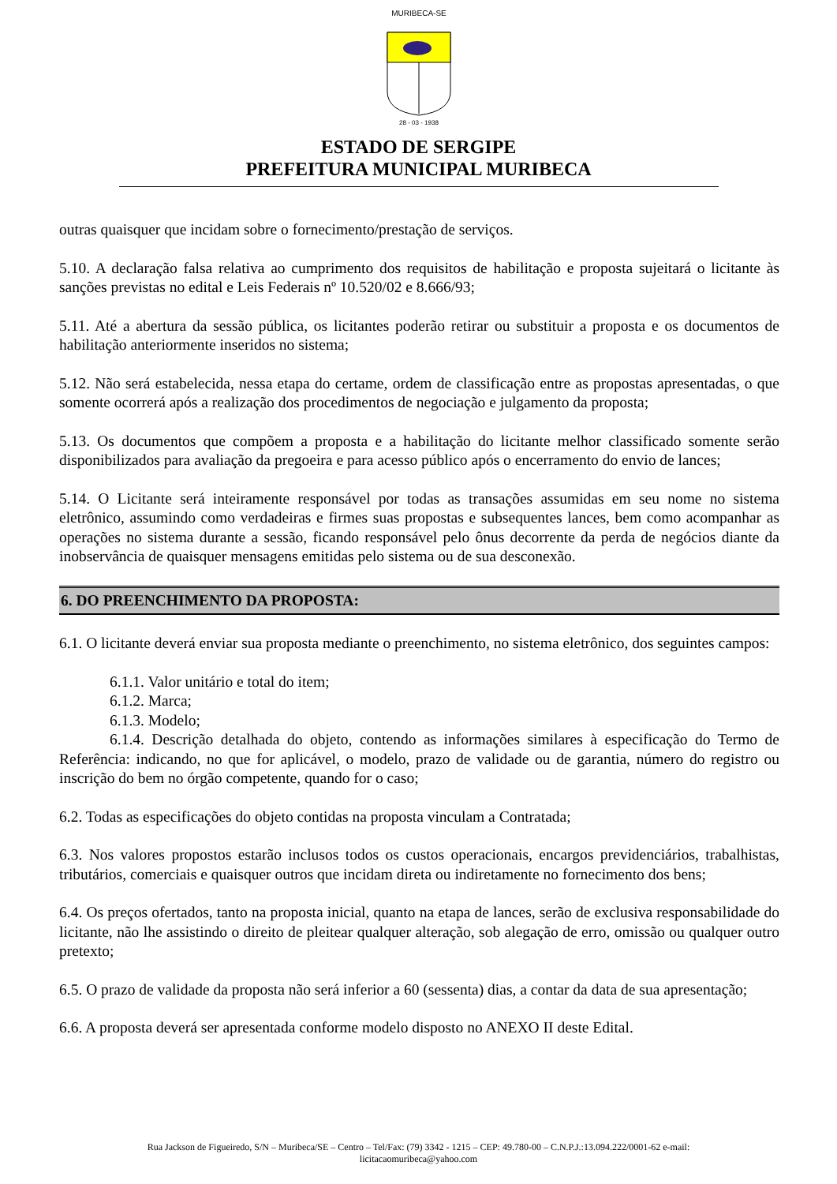MURIBECA-SE
28 - 03 - 1938
ESTADO DE SERGIPE
PREFEITURA MUNICIPAL MURIBECA
outras quaisquer que incidam sobre o fornecimento/prestação de serviços.
5.10. A declaração falsa relativa ao cumprimento dos requisitos de habilitação e proposta sujeitará o licitante às sanções previstas no edital e Leis Federais nº 10.520/02 e 8.666/93;
5.11. Até a abertura da sessão pública, os licitantes poderão retirar ou substituir a proposta e os documentos de habilitação anteriormente inseridos no sistema;
5.12. Não será estabelecida, nessa etapa do certame, ordem de classificação entre as propostas apresentadas, o que somente ocorrerá após a realização dos procedimentos de negociação e julgamento da proposta;
5.13. Os documentos que compõem a proposta e a habilitação do licitante melhor classificado somente serão disponibilizados para avaliação da pregoeira e para acesso público após o encerramento do envio de lances;
5.14. O Licitante será inteiramente responsável por todas as transações assumidas em seu nome no sistema eletrônico, assumindo como verdadeiras e firmes suas propostas e subsequentes lances, bem como acompanhar as operações no sistema durante a sessão, ficando responsável pelo ônus decorrente da perda de negócios diante da inobservância de quaisquer mensagens emitidas pelo sistema ou de sua desconexão.
6. DO PREENCHIMENTO DA PROPOSTA:
6.1. O licitante deverá enviar sua proposta mediante o preenchimento, no sistema eletrônico, dos seguintes campos:
6.1.1. Valor unitário e total do item;
6.1.2. Marca;
6.1.3. Modelo;
6.1.4. Descrição detalhada do objeto, contendo as informações similares à especificação do Termo de Referência: indicando, no que for aplicável, o modelo, prazo de validade ou de garantia, número do registro ou inscrição do bem no órgão competente, quando for o caso;
6.2. Todas as especificações do objeto contidas na proposta vinculam a Contratada;
6.3. Nos valores propostos estarão inclusos todos os custos operacionais, encargos previdenciários, trabalhistas, tributários, comerciais e quaisquer outros que incidam direta ou indiretamente no fornecimento dos bens;
6.4. Os preços ofertados, tanto na proposta inicial, quanto na etapa de lances, serão de exclusiva responsabilidade do licitante, não lhe assistindo o direito de pleitear qualquer alteração, sob alegação de erro, omissão ou qualquer outro pretexto;
6.5. O prazo de validade da proposta não será inferior a 60 (sessenta) dias, a contar da data de sua apresentação;
6.6. A proposta deverá ser apresentada conforme modelo disposto no ANEXO II deste Edital.
Rua Jackson de Figueiredo, S/N – Muribeca/SE – Centro – Tel/Fax: (79) 3342 - 1215 – CEP: 49.780-00 – C.N.P.J.:13.094.222/0001-62 e-mail:
licitacaomuribeca@yahoo.com